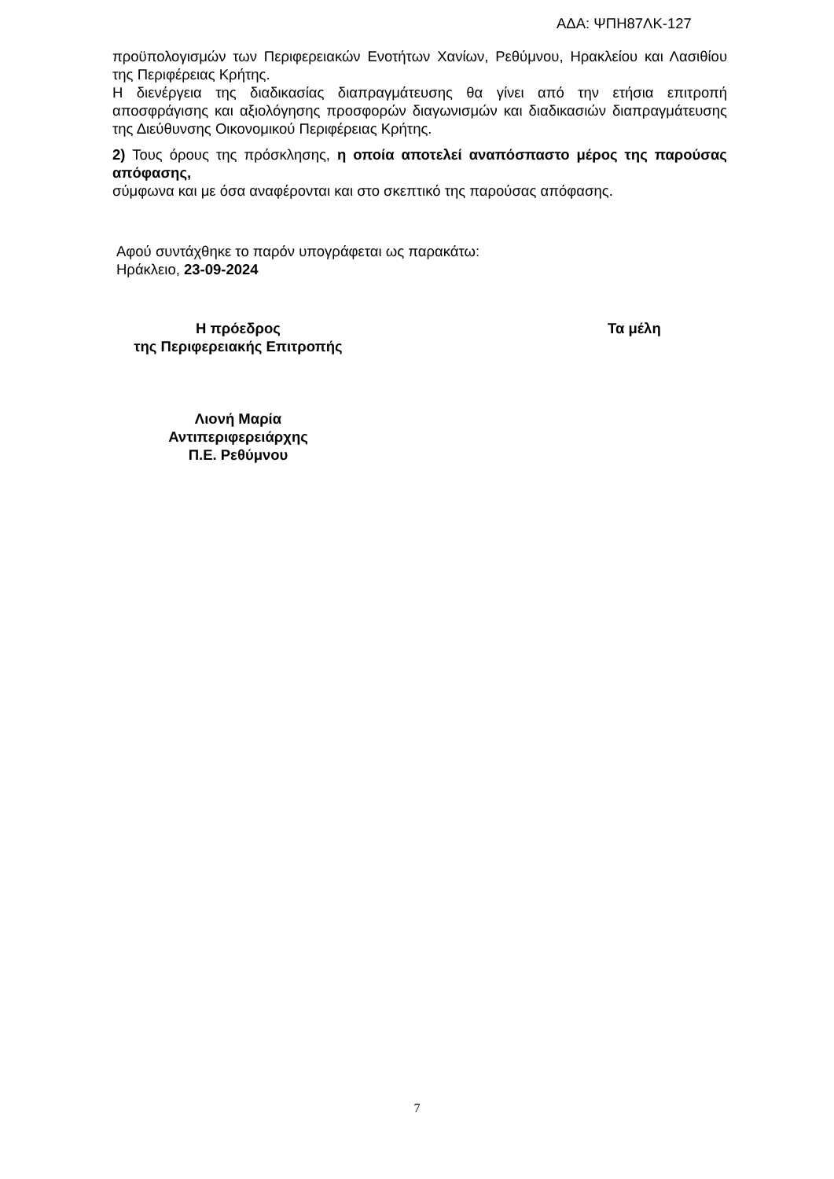ΑΔΑ: ΨΠΗ87ΛΚ-127
προϋπολογισμών των Περιφερειακών Ενοτήτων Χανίων, Ρεθύμνου, Ηρακλείου και Λασιθίου της Περιφέρειας Κρήτης.
Η διενέργεια της διαδικασίας διαπραγμάτευσης θα γίνει από την ετήσια επιτροπή αποσφράγισης και αξιολόγησης προσφορών διαγωνισμών και διαδικασιών διαπραγμάτευσης της Διεύθυνσης Οικονομικού Περιφέρειας Κρήτης.
2) Τους όρους της πρόσκλησης, η οποία αποτελεί αναπόσπαστο μέρος της παρούσας απόφασης,
σύμφωνα και με όσα αναφέρονται και στο σκεπτικό της παρούσας απόφασης.
Αφού συντάχθηκε το παρόν υπογράφεται ως παρακάτω:
Ηράκλειο, 23-09-2024
Η πρόεδρος
της Περιφερειακής Επιτροπής
Λιονή Μαρία
Αντιπεριφερειάρχης
Π.Ε. Ρεθύμνου
Τα μέλη
7